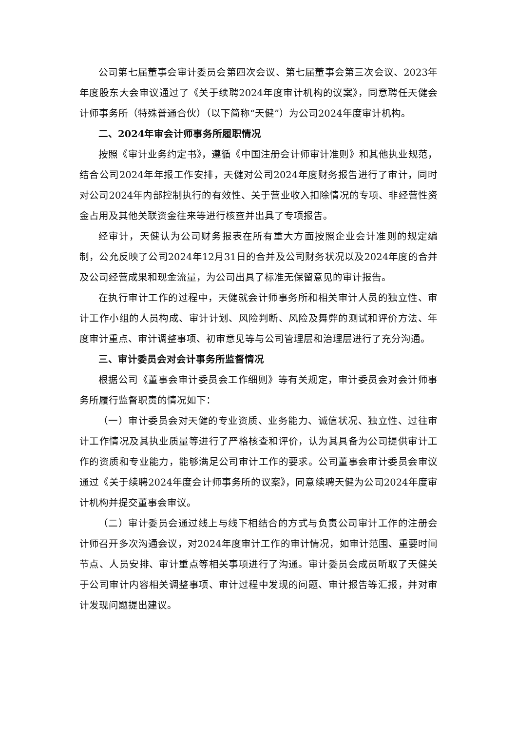公司第七届董事会审计委员会第四次会议、第七届董事会第三次会议、2023年年度股东大会审议通过了《关于续聘2024年度审计机构的议案》，同意聘任天健会计师事务所（特殊普通合伙）（以下简称“天健”）为公司2024年度审计机构。
二、2024年审会计师事务所履职情况
按照《审计业务约定书》，遵循《中国注册会计师审计准则》和其他执业规范，结合公司2024年年报工作安排，天健对公司2024年度财务报告进行了审计，同时对公司2024年内部控制执行的有效性、关于营业收入扣除情况的专项、非经营性资金占用及其他关联资金往来等进行核查并出具了专项报告。
经审计，天健认为公司财务报表在所有重大方面按照企业会计准则的规定编制，公允反映了公司2024年12月31日的合并及公司财务状况以及2024年度的合并及公司经营成果和现金流量，为公司出具了标准无保留意见的审计报告。
在执行审计工作的过程中，天健就会计师事务所和相关审计人员的独立性、审计工作小组的人员构成、审计计划、风险判断、风险及舞弊的测试和评价方法、年度审计重点、审计调整事项、初审意见等与公司管理层和治理层进行了充分沟通。
三、审计委员会对会计事务所监督情况
根据公司《董事会审计委员会工作细则》等有关规定，审计委员会对会计师事务所履行监督职责的情况如下：
（一）审计委员会对天健的专业资质、业务能力、诚信状况、独立性、过往审计工作情况及其执业质量等进行了严格核查和评价，认为其具备为公司提供审计工作的资质和专业能力，能够满足公司审计工作的要求。公司董事会审计委员会审议通过《关于续聘2024年度会计师事务所的议案》，同意续聘天健为公司2024年度审计机构并提交董事会审议。
（二）审计委员会通过线上与线下相结合的方式与负责公司审计工作的注册会计师召开多次沟通会议，对2024年度审计工作的审计情况，如审计范围、重要时间节点、人员安排、审计重点等相关事项进行了沟通。审计委员会成员听取了天健关于公司审计内容相关调整事项、审计过程中发现的问题、审计报告等汇报，并对审计发现问题提出建议。